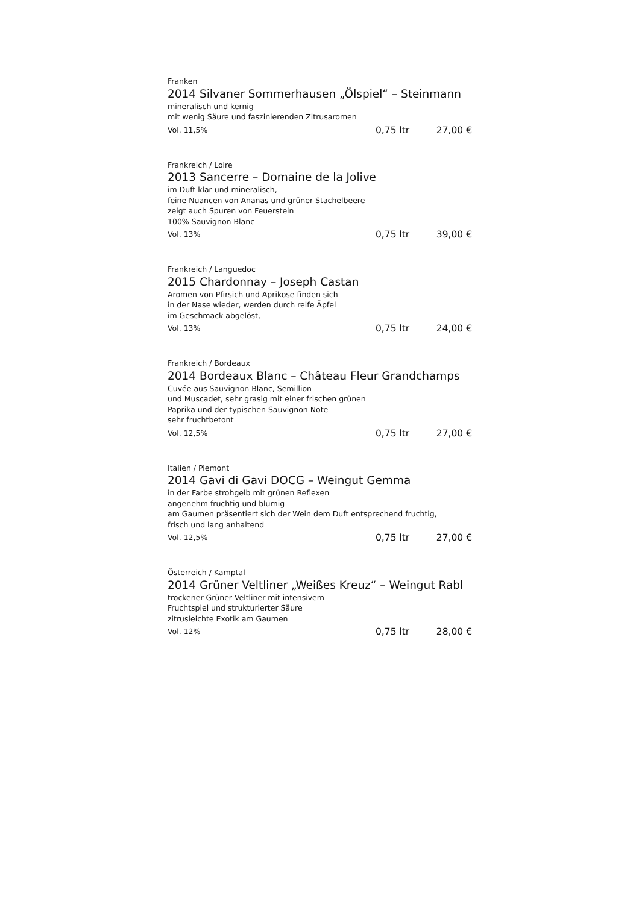Franken
2014 Silvaner Sommerhausen „Ölspiel“ – Steinmann
mineralisch und kernig
mit wenig Säure und faszinierenden Zitrusaromen
Vol. 11,5% 0,75 ltr 27,00 €
Frankreich / Loire
2013 Sancerre – Domaine de la Jolive
im Duft klar und mineralisch,
feine Nuancen von Ananas und grüner Stachelbeere
zeigt auch Spuren von Feuerstein
100% Sauvignon Blanc
Vol. 13% 0,75 ltr 39,00 €
Frankreich / Languedoc
2015 Chardonnay – Joseph Castan
Aromen von Pfirsich und Aprikose finden sich
in der Nase wieder, werden durch reife Äpfel
im Geschmack abgelöst,
Vol. 13% 0,75 ltr 24,00 €
Frankreich / Bordeaux
2014 Bordeaux Blanc – Château Fleur Grandchamps
Cuvée aus Sauvignon Blanc, Semillion
und Muscadet, sehr grasig mit einer frischen grünen
Paprika und der typischen Sauvignon Note
sehr fruchtbetont
Vol. 12,5% 0,75 ltr 27,00 €
Italien / Piemont
2014 Gavi di Gavi DOCG – Weingut Gemma
in der Farbe strohgelb mit grünen Reflexen
angenehm fruchtig und blumig
am Gaumen präsentiert sich der Wein dem Duft entsprechend fruchtig,
frisch und lang anhaltend
Vol. 12,5% 0,75 ltr 27,00 €
Österreich / Kamptal
2014 Grüner Veltliner „Weißes Kreuz“ – Weingut Rabl
trockener Grüner Veltliner mit intensivem
Fruchtspiel und strukturierter Säure
zitrusleichte Exotik am Gaumen
Vol. 12% 0,75 ltr 28,00 €